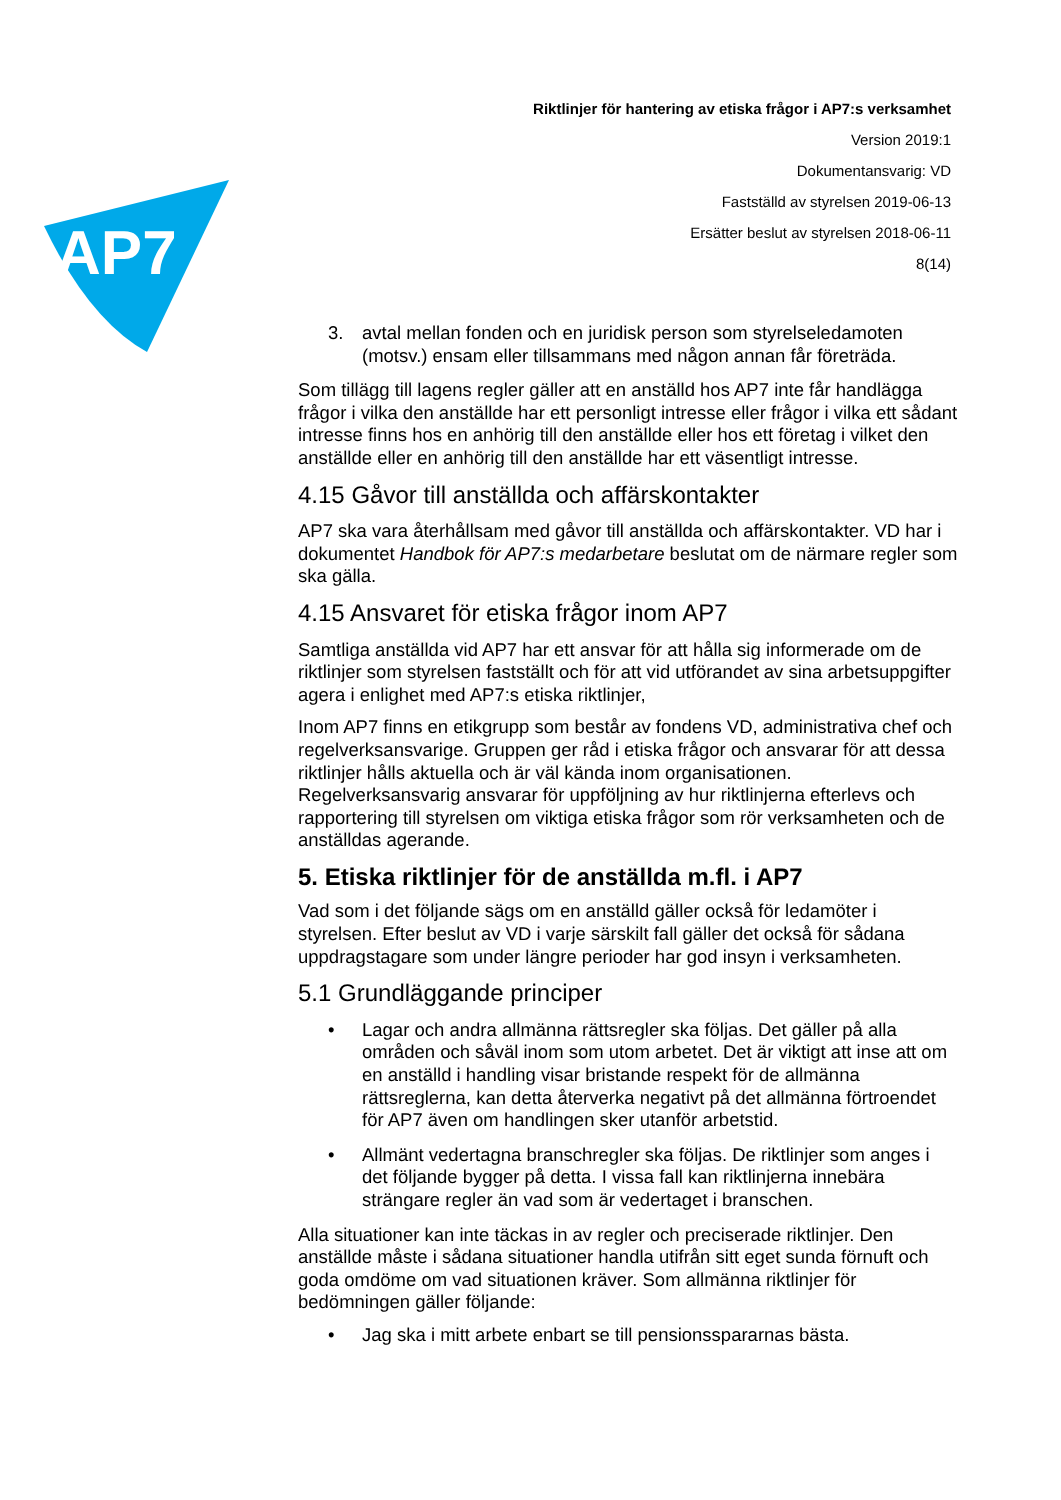AP7
Riktlinjer för hantering av etiska frågor i AP7:s verksamhet
Version 2019:1
Dokumentansvarig: VD
Fastställd av styrelsen 2019-06-13
Ersätter beslut av styrelsen 2018-06-11
8(14)
3. avtal mellan fonden och en juridisk person som styrelseledamoten (motsv.) ensam eller tillsammans med någon annan får företräda.
Som tillägg till lagens regler gäller att en anställd hos AP7 inte får handlägga frågor i vilka den anställde har ett personligt intresse eller frågor i vilka ett sådant intresse finns hos en anhörig till den anställde eller hos ett företag i vilket den anställde eller en anhörig till den anställde har ett väsentligt intresse.
4.15 Gåvor till anställda och affärskontakter
AP7 ska vara återhållsam med gåvor till anställda och affärskontakter. VD har i dokumentet Handbok för AP7:s medarbetare beslutat om de närmare regler som ska gälla.
4.15 Ansvaret för etiska frågor inom AP7
Samtliga anställda vid AP7 har ett ansvar för att hålla sig informerade om de riktlinjer som styrelsen fastställt och för att vid utförandet av sina arbetsuppgifter agera i enlighet med AP7:s etiska riktlinjer,
Inom AP7 finns en etikgrupp som består av fondens VD, administrativa chef och regelverksansvarige. Gruppen ger råd i etiska frågor och ansvarar för att dessa riktlinjer hålls aktuella och är väl kända inom organisationen. Regelverksansvarig ansvarar för uppföljning av hur riktlinjerna efterlevs och rapportering till styrelsen om viktiga etiska frågor som rör verksamheten och de anställdas agerande.
5. Etiska riktlinjer för de anställda m.fl. i AP7
Vad som i det följande sägs om en anställd gäller också för ledamöter i styrelsen. Efter beslut av VD i varje särskilt fall gäller det också för sådana uppdragstagare som under längre perioder har god insyn i verksamheten.
5.1 Grundläggande principer
• Lagar och andra allmänna rättsregler ska följas. Det gäller på alla områden och såväl inom som utom arbetet. Det är viktigt att inse att om en anställd i handling visar bristande respekt för de allmänna rättsreglerna, kan detta återverka negativt på det allmänna förtroendet för AP7 även om handlingen sker utanför arbetstid.
• Allmänt vedertagna branschregler ska följas. De riktlinjer som anges i det följande bygger på detta. I vissa fall kan riktlinjerna innebära strängare regler än vad som är vedertaget i branschen.
Alla situationer kan inte täckas in av regler och preciserade riktlinjer. Den anställde måste i sådana situationer handla utifrån sitt eget sunda förnuft och goda omdöme om vad situationen kräver. Som allmänna riktlinjer för bedömningen gäller följande:
• Jag ska i mitt arbete enbart se till pensionsspararnas bästa.